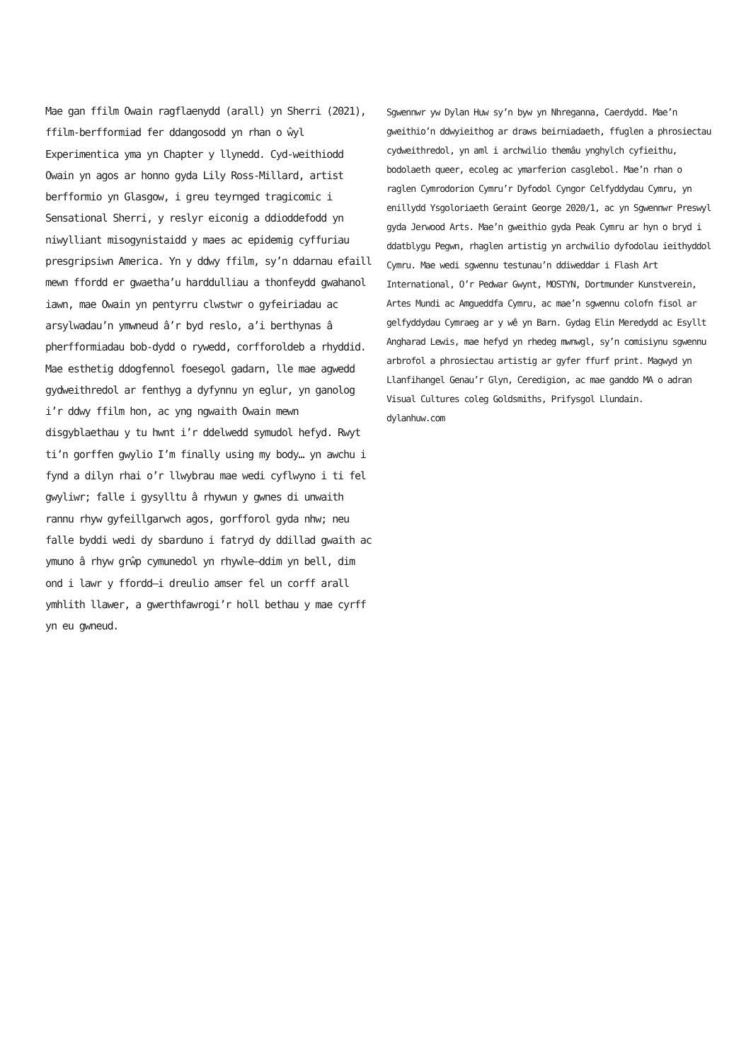Mae gan ffilm Owain ragflaenydd (arall) yn Sherri (2021), ffilm-berfformiad fer ddangosodd yn rhan o ŵyl Experimentica yma yn Chapter y llynedd. Cyd-weithiodd Owain yn agos ar honno gyda Lily Ross-Millard, artist berfformio yn Glasgow, i greu teyrnged tragicomic i Sensational Sherri, y reslyr eiconig a ddioddefodd yn niwylliant misogynistaidd y maes ac epidemig cyffuriau presgripsiwn America. Yn y ddwy ffilm, sy’n ddarnau efaill mewn ffordd er gwaetha’u harddulliau a thonfeydd gwahanol iawn, mae Owain yn pentyrru clwstwr o gyfeiriadau ac arsylwadau’n ymwneud â’r byd reslo, a’i berthynas â pherfformiadau bob-dydd o rywedd, corfforoldeb a rhyddid. Mae esthetig ddogfennol foesegol gadarn, lle mae agwedd gydweithredol ar fenthyg a dyfynnu yn eglur, yn ganolog i’r ddwy ffilm hon, ac yng ngwaith Owain mewn disgyblaethau y tu hwnt i’r ddelwedd symudol hefyd. Rwyt ti’n gorffen gwylio I’m finally using my body… yn awchu i fynd a dilyn rhai o’r llwybrau mae wedi cyflwyno i ti fel gwyliwr; falle i gysylltu â rhywun y gwnes di unwaith rannu rhyw gyfeillgarwch agos, gorfforol gyda nhw; neu falle byddi wedi dy sbarduno i fatryd dy ddillad gwaith ac ymuno â rhyw grŵp cymunedol yn rhywle—ddim yn bell, dim ond i lawr y ffordd—i dreulio amser fel un corff arall ymhlith llawer, a gwerthfawrogi’r holl bethau y mae cyrff yn eu gwneud.
Sgwennwr yw Dylan Huw sy’n byw yn Nhreganna, Caerdydd. Mae’n gweithio’n ddwyieithog ar draws beirniadaeth, ffuglen a phrosiectau cydweithredol, yn aml i archwilio themâu ynghylch cyfieithu, bodolaeth queer, ecoleg ac ymarferion casglebol. Mae’n rhan o raglen Cymrodorion Cymru’r Dyfodol Cyngor Celfyddydau Cymru, yn enillydd Ysgoloriaeth Geraint George 2020/1, ac yn Sgwennwr Preswyl gyda Jerwood Arts. Mae’n gweithio gyda Peak Cymru ar hyn o bryd i ddatblygu Pegwn, rhaglen artistig yn archwilio dyfodolau ieithyddol Cymru. Mae wedi sgwennu testunau’n ddiweddar i Flash Art International, O’r Pedwar Gwynt, MOSTYN, Dortmunder Kunstverein, Artes Mundi ac Amgueddfa Cymru, ac mae’n sgwennu colofn fisol ar gelfyddydau Cymraeg ar y wê yn Barn. Gydag Elin Meredydd ac Esyllt Angharad Lewis, mae hefyd yn rhedeg mwnwgl, sy’n comisiynu sgwennu arbrofol a phrosiectau artistig ar gyfer ffurf print. Magwyd yn Llanfihangel Genau’r Glyn, Ceredigion, ac mae ganddo MA o adran Visual Cultures coleg Goldsmiths, Prifysgol Llundain.
dylanhuw.com